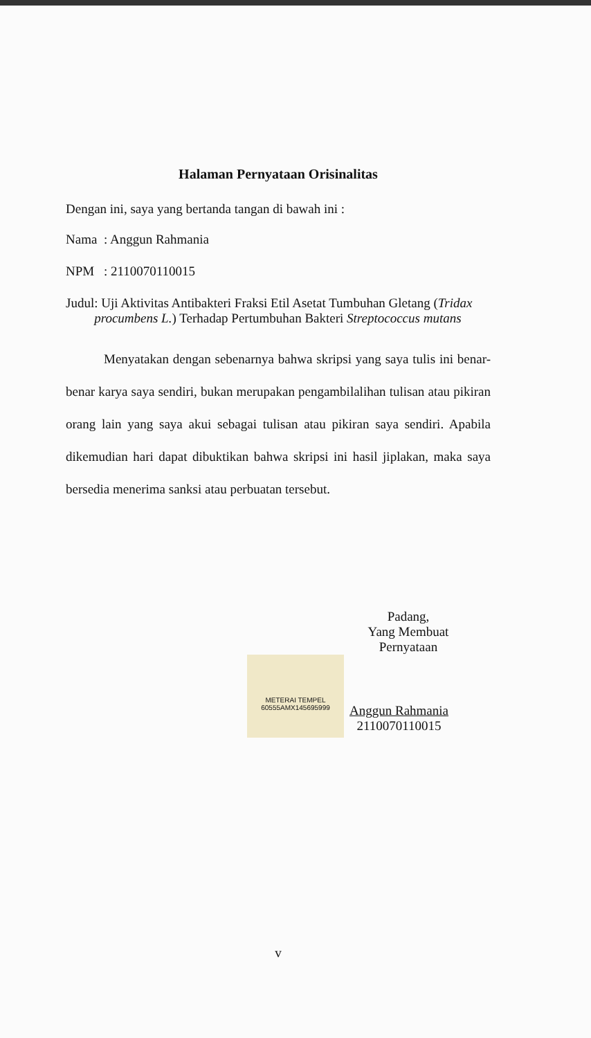Halaman Pernyataan Orisinalitas
Dengan ini, saya yang bertanda tangan di bawah ini :
Nama: Anggun Rahmania
NPM: 2110070110015
Judul: Uji Aktivitas Antibakteri Fraksi Etil Asetat Tumbuhan Gletang (Tridax procumbens L.) Terhadap Pertumbuhan Bakteri Streptococcus mutans
Menyatakan dengan sebenarnya bahwa skripsi yang saya tulis ini benar-benar karya saya sendiri, bukan merupakan pengambilalihan tulisan atau pikiran orang lain yang saya akui sebagai tulisan atau pikiran saya sendiri. Apabila dikemudian hari dapat dibuktikan bahwa skripsi ini hasil jiplakan, maka saya bersedia menerima sanksi atau perbuatan tersebut.
Padang,
Yang Membuat Pernyataan
METERAI TEMPEL
60555AMX145695999
Anggun Rahmania
2110070110015
v